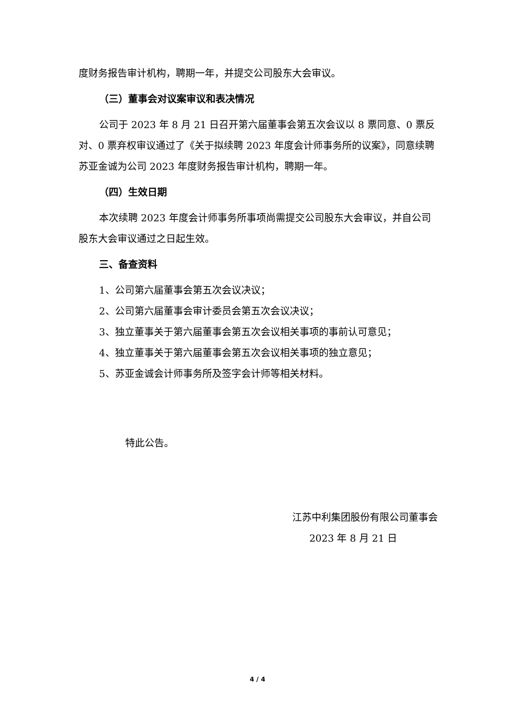度财务报告审计机构，聘期一年，并提交公司股东大会审议。
（三）董事会对议案审议和表决情况
公司于 2023 年 8 月 21 日召开第六届董事会第五次会议以 8 票同意、0 票反对、0 票弃权审议通过了《关于拟续聘 2023 年度会计师事务所的议案》，同意续聘苏亚金诚为公司 2023 年度财务报告审计机构，聘期一年。
（四）生效日期
本次续聘 2023 年度会计师事务所事项尚需提交公司股东大会审议，并自公司股东大会审议通过之日起生效。
三、备查资料
1、公司第六届董事会第五次会议决议；
2、公司第六届董事会审计委员会第五次会议决议；
3、独立董事关于第六届董事会第五次会议相关事项的事前认可意见；
4、独立董事关于第六届董事会第五次会议相关事项的独立意见；
5、苏亚金诚会计师事务所及签字会计师等相关材料。
特此公告。
江苏中利集团股份有限公司董事会
2023 年 8 月 21 日
4 / 4